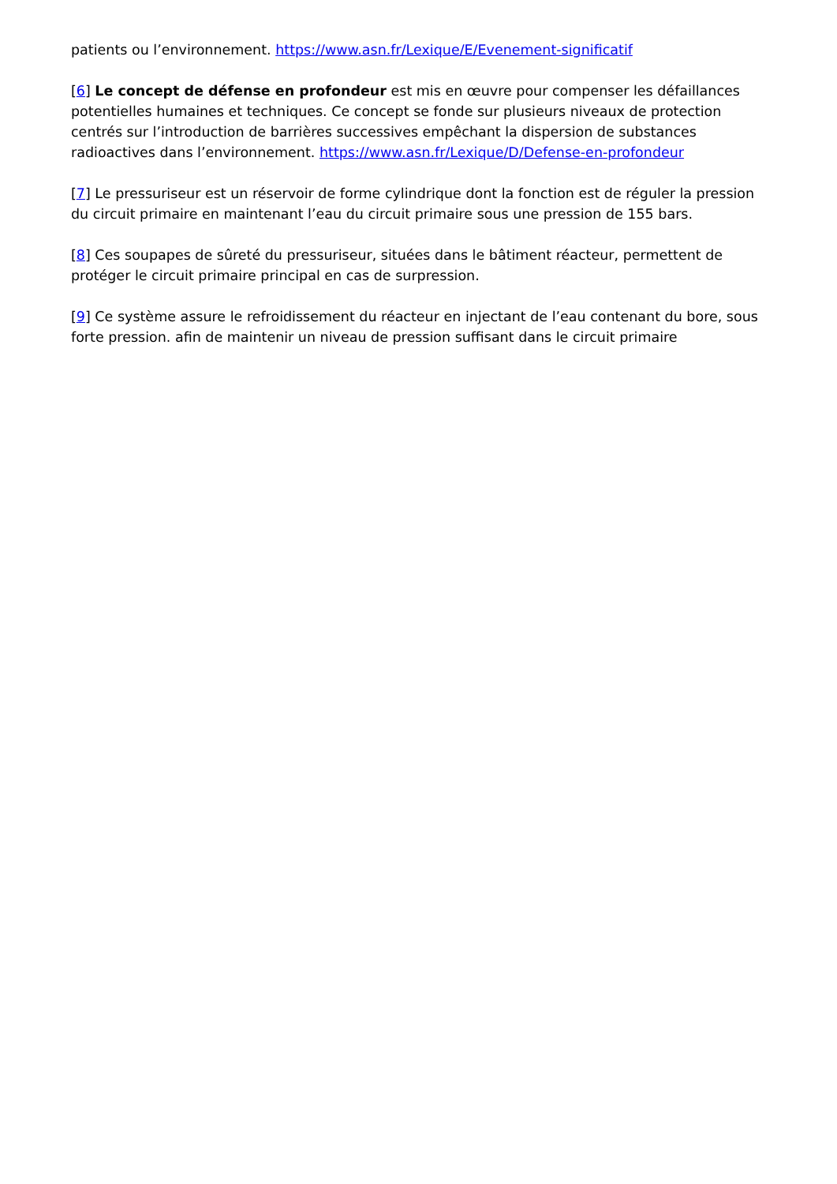patients ou l’environnement. https://www.asn.fr/Lexique/E/Evenement-significatif
[6] Le concept de défense en profondeur est mis en œuvre pour compenser les défaillances potentielles humaines et techniques. Ce concept se fonde sur plusieurs niveaux de protection centrés sur l’introduction de barrières successives empêchant la dispersion de substances radioactives dans l’environnement. https://www.asn.fr/Lexique/D/Defense-en-profondeur
[7] Le pressuriseur est un réservoir de forme cylindrique dont la fonction est de réguler la pression du circuit primaire en maintenant l’eau du circuit primaire sous une pression de 155 bars.
[8] Ces soupapes de sûreté du pressuriseur, situées dans le bâtiment réacteur, permettent de protéger le circuit primaire principal en cas de surpression.
[9] Ce système assure le refroidissement du réacteur en injectant de l’eau contenant du bore, sous forte pression. afin de maintenir un niveau de pression suffisant dans le circuit primaire